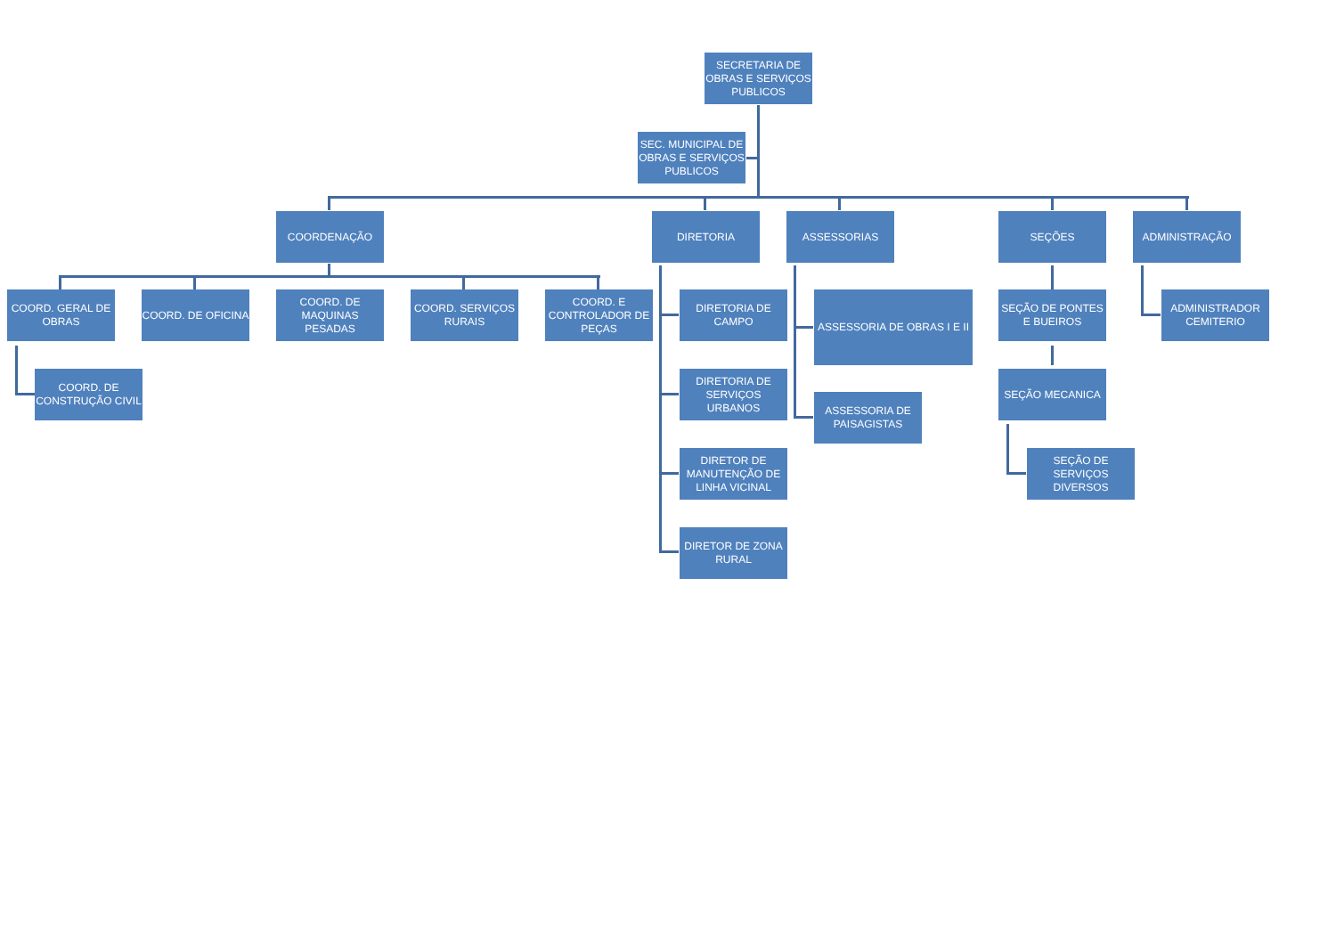SECRETARIA DE OBRAS E SERVIÇOS PUBLICOS
SEC. MUNICIPAL DE OBRAS E SERVIÇOS PUBLICOS
COORDENAÇÃO DIRETORIA ASSESSORIAS SEÇÕES ADMINISTRAÇÃO
COORD. GERAL DE OBRAS
COORD. DE OFICINA
COORD. DE MAQUINAS PESADAS
COORD. SERVIÇOS RURAIS
COORD. E CONTROLADOR DE PEÇAS
COORD. DE CONSTRUÇÃO CIVIL
DIRETORIA DE CAMPO
DIRETORIA DE SERVIÇOS URBANOS
DIRETOR DE MANUTENÇÃO DE LINHA VICINAL
DIRETOR DE ZONA RURAL
ASSESSORIA DE OBRAS I E II
ASSESSORIA DE PAISAGISTAS
SEÇÃO DE PONTES E BUEIROS
SEÇÃO MECANICA
SEÇÃO DE SERVIÇOS DIVERSOS
ADMINISTRADOR CEMITERIO